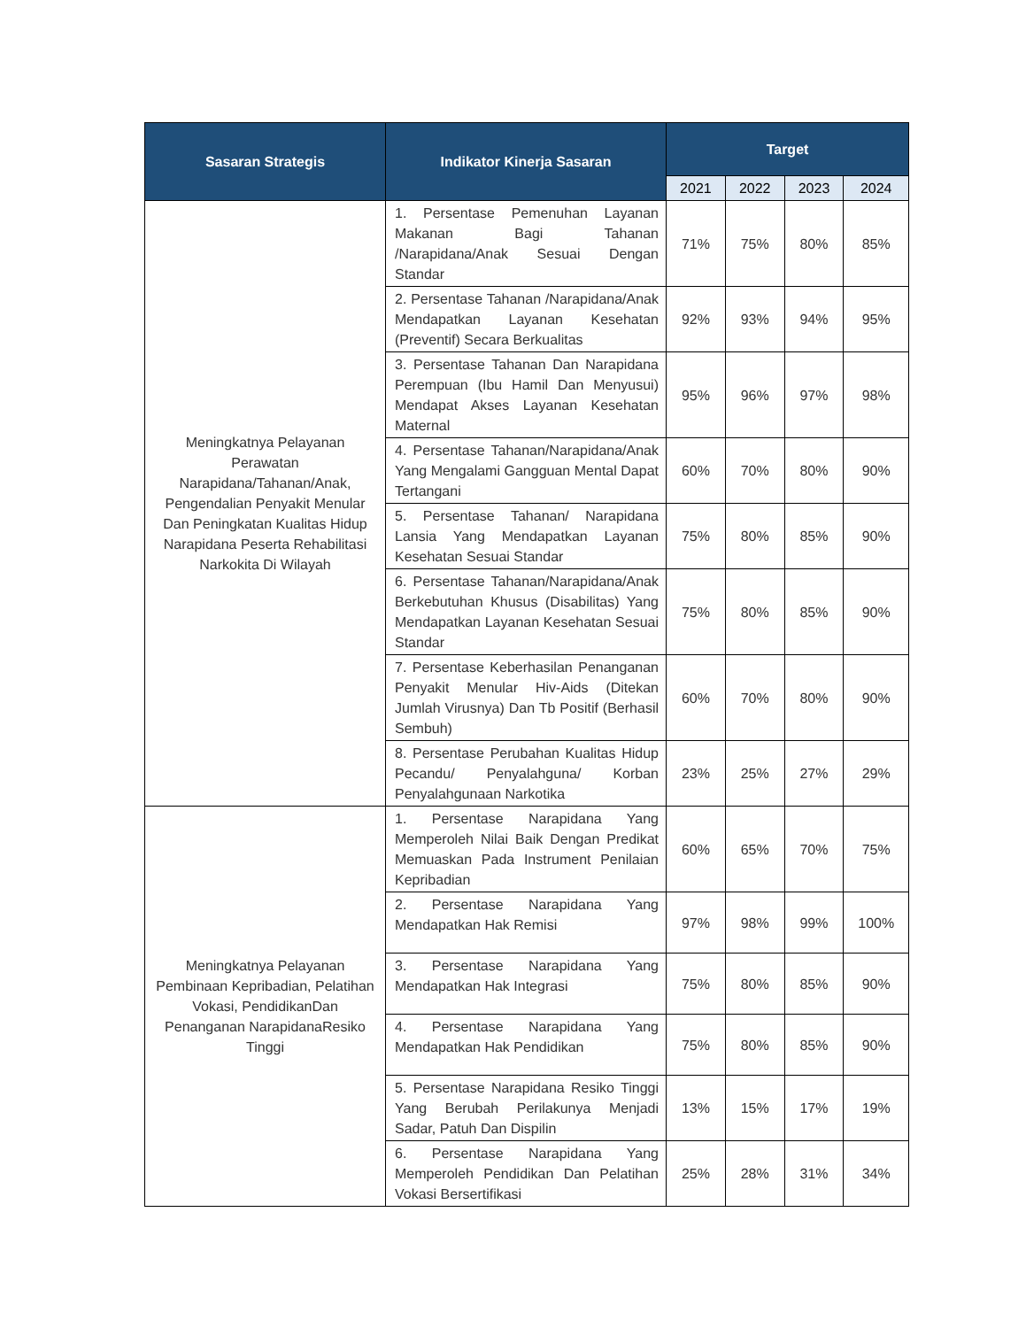| Sasaran Strategis | Indikator Kinerja Sasaran | Target | | | |
| --- | --- | --- | --- | --- | --- |
| | | 2021 | 2022 | 2023 | 2024 |
| Meningkatnya Pelayanan Perawatan Narapidana/Tahanan/Anak, Pengendalian Penyakit Menular Dan Peningkatan Kualitas Hidup Narapidana Peserta Rehabilitasi Narkokita Di Wilayah | 1. Persentase Pemenuhan Layanan Makanan Bagi Tahanan /Narapidana/Anak Sesuai Dengan Standar | 71% | 75% | 80% | 85% |
| | 2. Persentase Tahanan /Narapidana/Anak Mendapatkan Layanan Kesehatan (Preventif) Secara Berkualitas | 92% | 93% | 94% | 95% |
| | 3. Persentase Tahanan Dan Narapidana Perempuan (Ibu Hamil Dan Menyusui) Mendapat Akses Layanan Kesehatan Maternal | 95% | 96% | 97% | 98% |
| | 4. Persentase Tahanan/Narapidana/Anak Yang Mengalami Gangguan Mental Dapat Tertangani | 60% | 70% | 80% | 90% |
| | 5. Persentase Tahanan/ Narapidana Lansia Yang Mendapatkan Layanan Kesehatan Sesuai Standar | 75% | 80% | 85% | 90% |
| | 6. Persentase Tahanan/Narapidana/Anak Berkebutuhan Khusus (Disabilitas) Yang Mendapatkan Layanan Kesehatan Sesuai Standar | 75% | 80% | 85% | 90% |
| | 7. Persentase Keberhasilan Penanganan Penyakit Menular Hiv-Aids (Ditekan Jumlah Virusnya) Dan Tb Positif (Berhasil Sembuh) | 60% | 70% | 80% | 90% |
| | 8. Persentase Perubahan Kualitas Hidup Pecandu/ Penyalahguna/ Korban Penyalahgunaan Narkotika | 23% | 25% | 27% | 29% |
| Meningkatnya Pelayanan Pembinaan Kepribadian, Pelatihan Vokasi, PendidikanDan Penanganan NarapidanaResiko Tinggi | 1. Persentase Narapidana Yang Memperoleh Nilai Baik Dengan Predikat Memuaskan Pada Instrument Penilaian Kepribadian | 60% | 65% | 70% | 75% |
| | 2. Persentase Narapidana Yang Mendapatkan Hak Remisi | 97% | 98% | 99% | 100% |
| | 3. Persentase Narapidana Yang Mendapatkan Hak Integrasi | 75% | 80% | 85% | 90% |
| | 4. Persentase Narapidana Yang Mendapatkan Hak Pendidikan | 75% | 80% | 85% | 90% |
| | 5. Persentase Narapidana Resiko Tinggi Yang Berubah Perilakunya Menjadi Sadar, Patuh Dan Dispilin | 13% | 15% | 17% | 19% |
| | 6. Persentase Narapidana Yang Memperoleh Pendidikan Dan Pelatihan Vokasi Bersertifikasi | 25% | 28% | 31% | 34% |